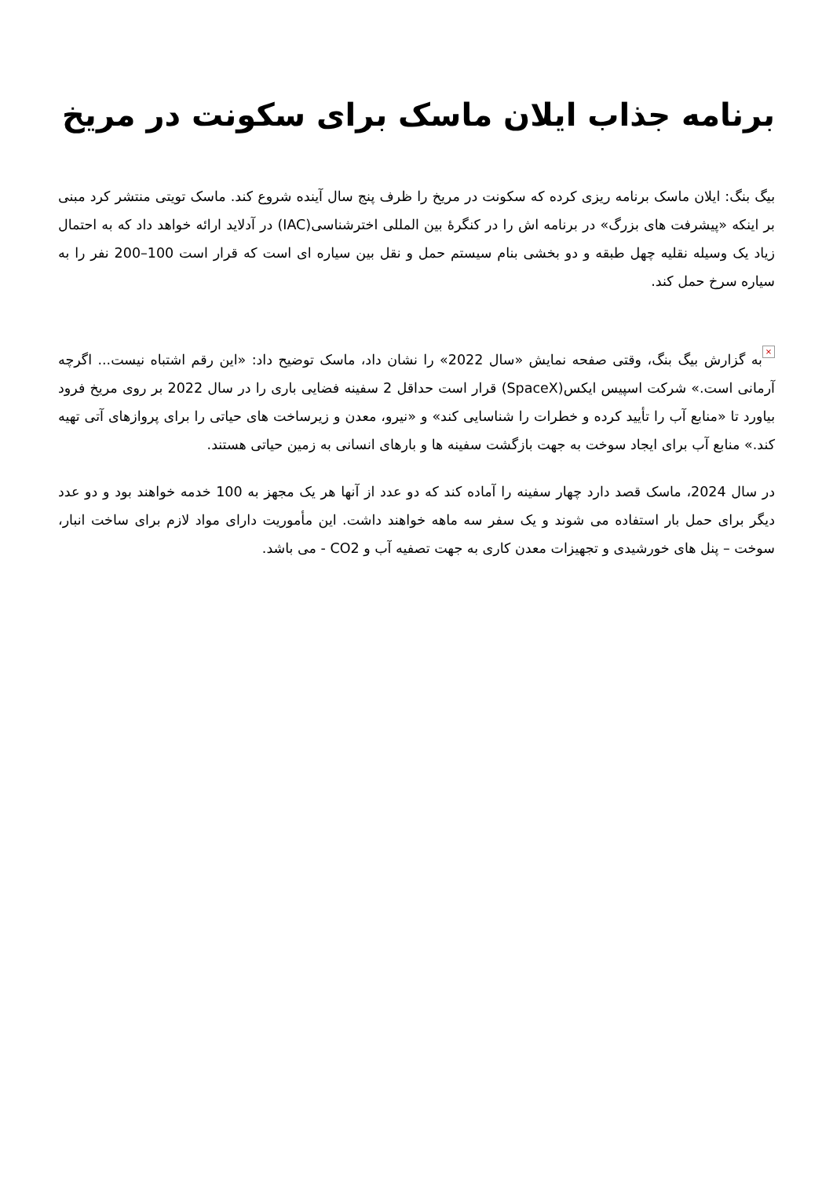برنامه جذاب ایلان ماسک برای سکونت در مریخ
بیگ بنگ: ایلان ماسک برنامه ریزی کرده که سکونت در مریخ را ظرف پنج سال آینده شروع کند. ماسک تویتی منتشر کرد مبنی بر اینکه «پیشرفت های بزرگ» در برنامه اش را در کنگرۀ بین المللی اخترشناسی(IAC) در آدلاید ارائه خواهد داد که به احتمال زیاد یک وسیله نقلیه چهل طبقه و دو بخشی بنام سیستم حمل و نقل بین سیاره ای است که قرار است 100–200 نفر را به سیاره سرخ حمل کند.
× به گزارش بیگ بنگ، وقتی صفحه نمایش «سال 2022» را نشان داد، ماسک توضیح داد: «این رقم اشتباه نیست... اگرچه آرمانی است.» شرکت اسپیس ایکس(SpaceX) قرار است حداقل 2 سفینه فضایی باری را در سال 2022 بر روی مریخ فرود بیاورد تا «منابع آب را تأیید کرده و خطرات را شناسایی کند» و «نیرو، معدن و زیرساخت های حیاتی را برای پروازهای آتی تهیه کند.» منابع آب برای ایجاد سوخت به جهت بازگشت سفینه ها و بارهای انسانی به زمین حیاتی هستند.
در سال 2024، ماسک قصد دارد چهار سفینه را آماده کند که دو عدد از آنها هر یک مجهز به 100 خدمه خواهند بود و دو عدد دیگر برای حمل بار استفاده می شوند و یک سفر سه ماهه خواهند داشت. این مأموریت دارای مواد لازم برای ساخت انبار، سوخت – پنل های خورشیدی و تجهیزات معدن کاری به جهت تصفیه آب و CO2 - می باشد.